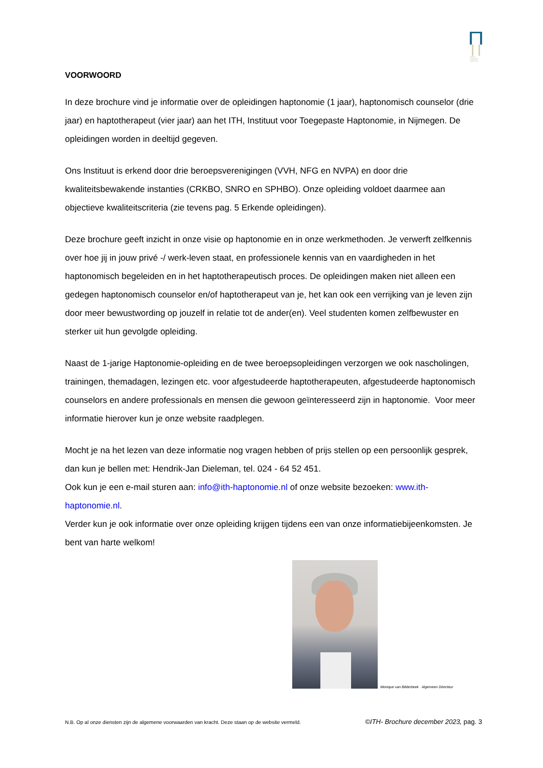Instituut Toegepaste Haptonomie
VOORWOORD
In deze brochure vind je informatie over de opleidingen haptonomie (1 jaar), haptonomisch counselor (drie jaar) en haptotherapeut (vier jaar) aan het ITH, Instituut voor Toegepaste Haptonomie, in Nijmegen. De opleidingen worden in deeltijd gegeven.
Ons Instituut is erkend door drie beroepsverenigingen (VVH, NFG en NVPA) en door drie kwaliteitsbewakende instanties (CRKBO, SNRO en SPHBO). Onze opleiding voldoet daarmee aan objectieve kwaliteitscriteria (zie tevens pag. 5 Erkende opleidingen).
Deze brochure geeft inzicht in onze visie op haptonomie en in onze werkmethoden. Je verwerft zelfkennis over hoe jij in jouw privé -/ werk-leven staat, en professionele kennis van en vaardigheden in het haptonomisch begeleiden en in het haptotherapeutisch proces. De opleidingen maken niet alleen een gedegen haptonomisch counselor en/of haptotherapeut van je, het kan ook een verrijking van je leven zijn door meer bewustwording op jouzelf in relatie tot de ander(en). Veel studenten komen zelfbewuster en sterker uit hun gevolgde opleiding.
Naast de 1-jarige Haptonomie-opleiding en de twee beroepsopleidingen verzorgen we ook nascholingen, trainingen, themadagen, lezingen etc. voor afgestudeerde haptotherapeuten, afgestudeerde haptonomisch counselors en andere professionals en mensen die gewoon geïnteresseerd zijn in haptonomie. Voor meer informatie hierover kun je onze website raadplegen.
Mocht je na het lezen van deze informatie nog vragen hebben of prijs stellen op een persoonlijk gesprek, dan kun je bellen met: Hendrik-Jan Dieleman, tel. 024 - 64 52 451.
Ook kun je een e-mail sturen aan: info@ith-haptonomie.nl of onze website bezoeken: www.ith-haptonomie.nl.
Verder kun je ook informatie over onze opleiding krijgen tijdens een van onze informatiebijeenkomsten. Je bent van harte welkom!
Monique van Bilderbeek Algemeen Directeur
N.B. Op al onze diensten zijn de algemene voorwaarden van kracht. Deze staan op de website vermeld. ©ITH- Brochure december 2023, pag. 3